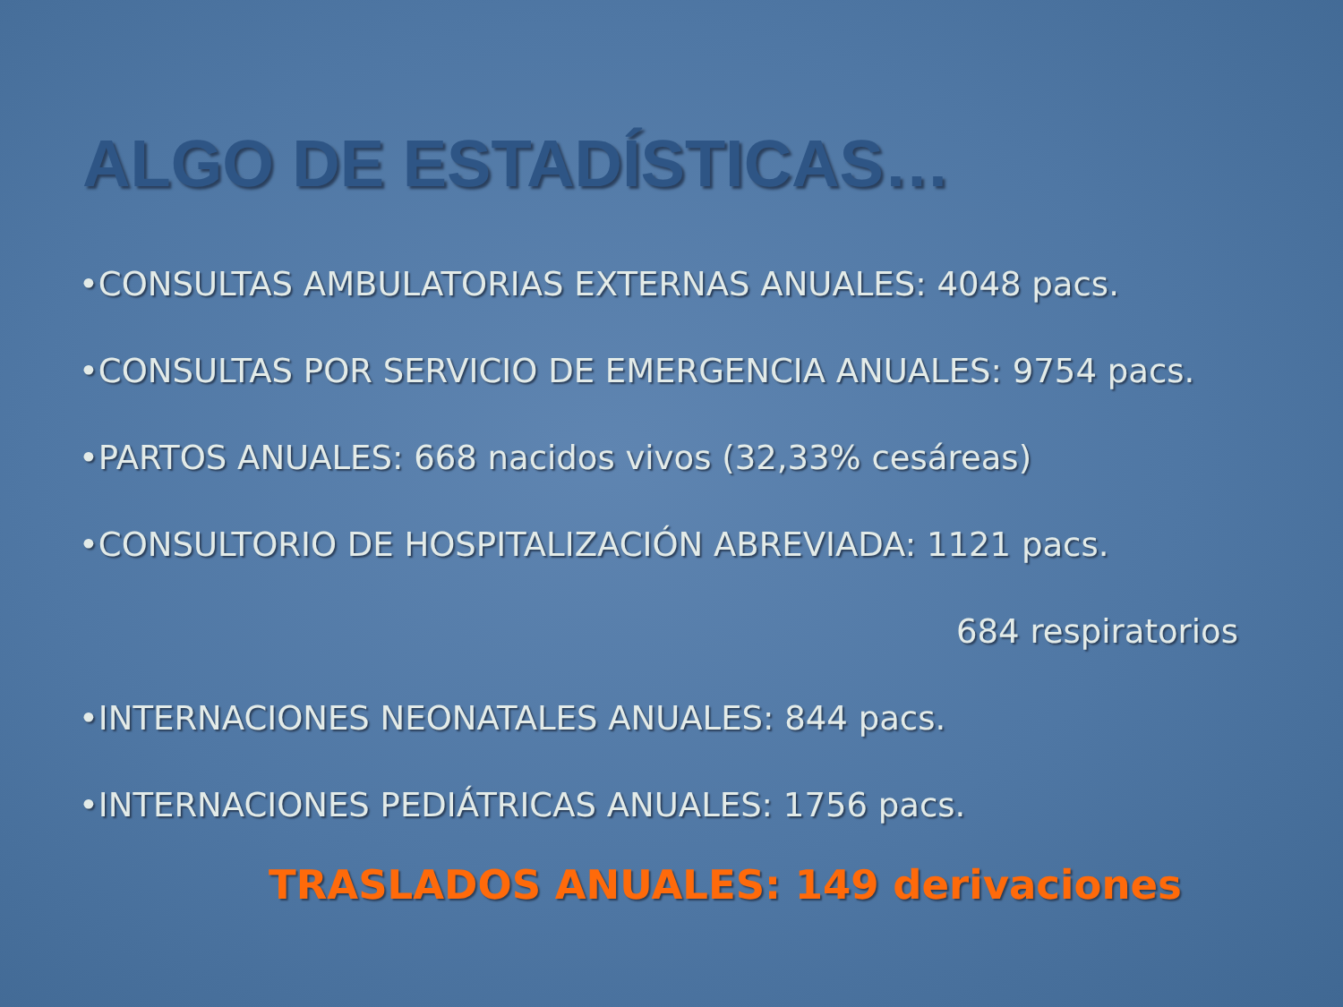ALGO DE ESTADÍSTICAS…
•CONSULTAS AMBULATORIAS EXTERNAS ANUALES: 4048 pacs.
•CONSULTAS POR SERVICIO DE EMERGENCIA ANUALES: 9754 pacs.
•PARTOS ANUALES: 668 nacidos vivos (32,33% cesáreas)
•CONSULTORIO DE HOSPITALIZACIÓN ABREVIADA: 1121 pacs.
684 respiratorios
•INTERNACIONES NEONATALES ANUALES: 844 pacs.
•INTERNACIONES PEDIÁTRICAS ANUALES: 1756 pacs.
TRASLADOS ANUALES: 149 derivaciones